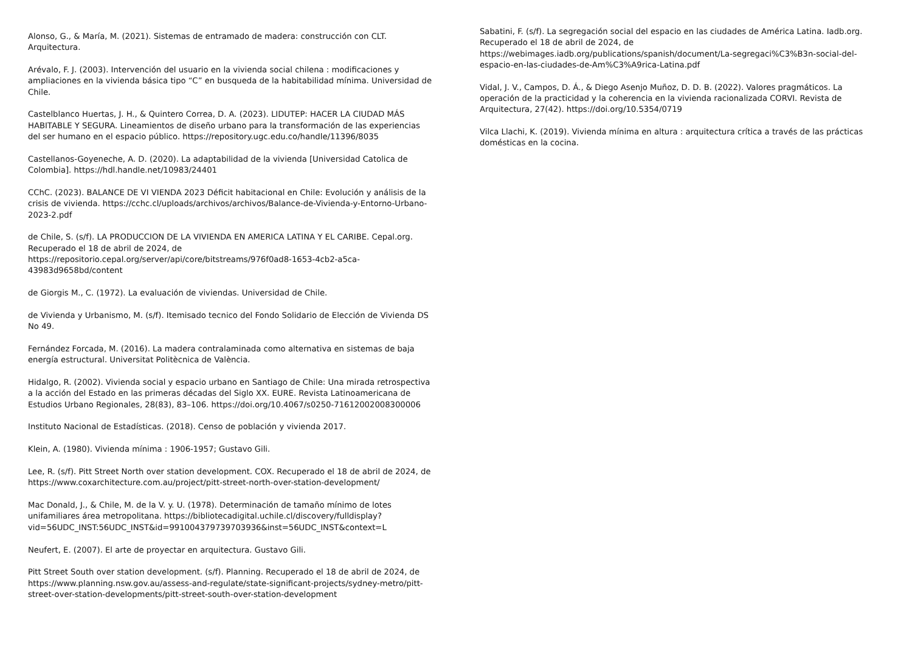Alonso, G., & María, M. (2021). Sistemas de entramado de madera: construcción con CLT. Arquitectura.
Arévalo, F. J. (2003). Intervención del usuario en la vivienda social chilena : modificaciones y ampliaciones en la vivienda básica tipo “C” en busqueda de la habitabilidad mínima. Universidad de Chile.
Castelblanco Huertas, J. H., & Quintero Correa, D. A. (2023). LIDUTEP: HACER LA CIUDAD MÁS HABITABLE Y SEGURA. Lineamientos de diseño urbano para la transformación de las experiencias del ser humano en el espacio público. https://repository.ugc.edu.co/handle/11396/8035
Castellanos-Goyeneche, A. D. (2020). La adaptabilidad de la vivienda [Universidad Catolica de Colombia]. https://hdl.handle.net/10983/24401
CChC. (2023). BALANCE DE VI VIENDA 2023 Déficit habitacional en Chile: Evolución y análisis de la crisis de vivienda. https://cchc.cl/uploads/archivos/archivos/Balance-de-Vivienda-y-Entorno-Urbano-2023-2.pdf
de Chile, S. (s/f). LA PRODUCCION DE LA VIVIENDA EN AMERICA LATINA Y EL CARIBE. Cepal.org. Recuperado el 18 de abril de 2024, de https://repositorio.cepal.org/server/api/core/bitstreams/976f0ad8-1653-4cb2-a5ca-43983d9658bd/content
de Giorgis M., C. (1972). La evaluación de viviendas. Universidad de Chile.
de Vivienda y Urbanismo, M. (s/f). Itemisado tecnico del Fondo Solidario de Elección de Vivienda DS No 49.
Fernández Forcada, M. (2016). La madera contralaminada como alternativa en sistemas de baja energía estructural. Universitat Politècnica de València.
Hidalgo, R. (2002). Vivienda social y espacio urbano en Santiago de Chile: Una mirada retrospectiva a la acción del Estado en las primeras décadas del Siglo XX. EURE. Revista Latinoamericana de Estudios Urbano Regionales, 28(83), 83–106. https://doi.org/10.4067/s0250-71612002008300006
Instituto Nacional de Estadísticas. (2018). Censo de población y vivienda 2017.
Klein, A. (1980). Vivienda mínima : 1906-1957; Gustavo Gili.
Lee, R. (s/f). Pitt Street North over station development. COX. Recuperado el 18 de abril de 2024, de https://www.coxarchitecture.com.au/project/pitt-street-north-over-station-development/
Mac Donald, J., & Chile, M. de la V. y. U. (1978). Determinación de tamaño mínimo de lotes unifamiliares área metropolitana. https://bibliotecadigital.uchile.cl/discovery/fulldisplay?vid=56UDC_INST:56UDC_INST&id=991004379739703936&inst=56UDC_INST&context=L
Neufert, E. (2007). El arte de proyectar en arquitectura. Gustavo Gili.
Pitt Street South over station development. (s/f). Planning. Recuperado el 18 de abril de 2024, de https://www.planning.nsw.gov.au/assess-and-regulate/state-significant-projects/sydney-metro/pitt-street-over-station-developments/pitt-street-south-over-station-development
Sabatini, F. (s/f). La segregación social del espacio en las ciudades de América Latina. Iadb.org. Recuperado el 18 de abril de 2024, de https://webimages.iadb.org/publications/spanish/document/La-segregaci%C3%B3n-social-del-espacio-en-las-ciudades-de-Am%C3%A9rica-Latina.pdf
Vidal, J. V., Campos, D. Á., & Diego Asenjo Muñoz, D. D. B. (2022). Valores pragmáticos. La operación de la practicidad y la coherencia en la vivienda racionalizada CORVI. Revista de Arquitectura, 27(42). https://doi.org/10.5354/0719
Vilca Llachi, K. (2019). Vivienda mínima en altura : arquitectura crítica a través de las prácticas domésticas en la cocina.